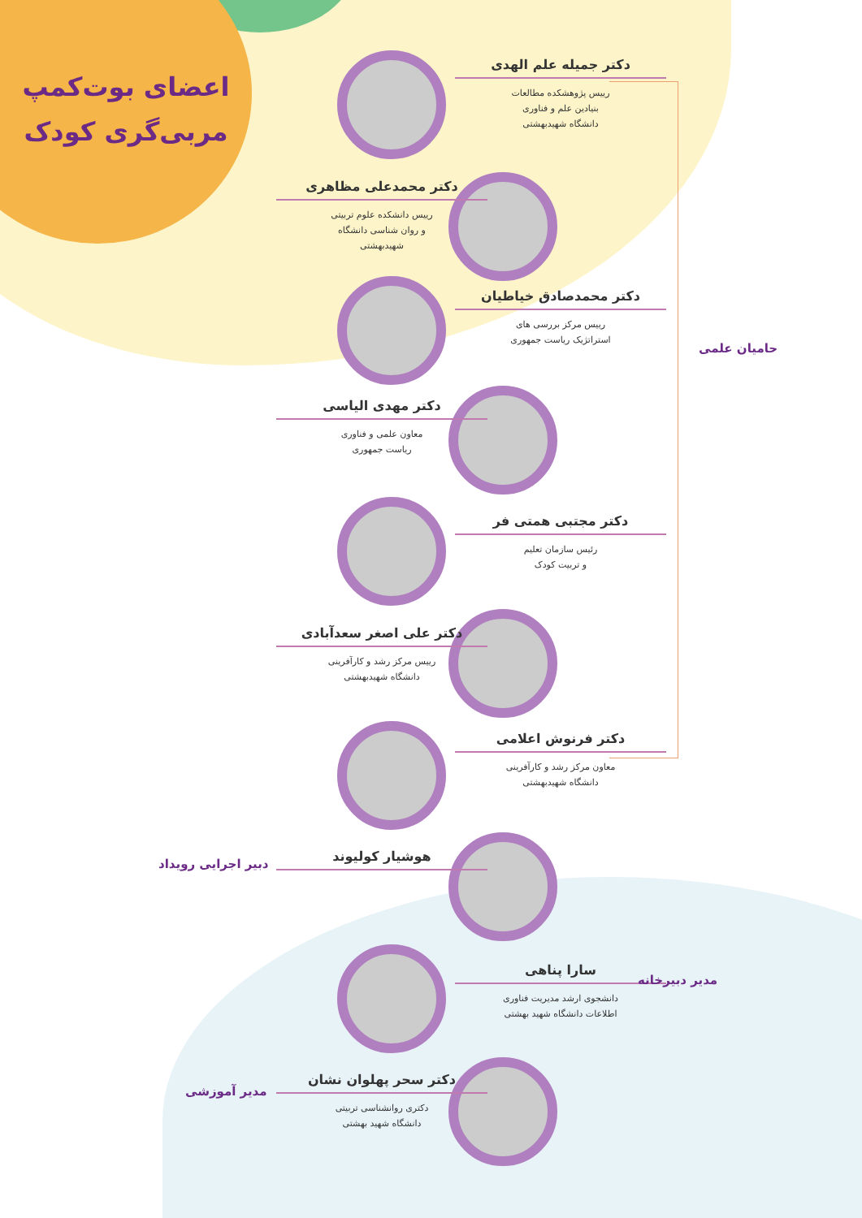اعضای بوت‌کمپ مربی‌گری کودک
دکتر جمیله علم الهدی
رییس پژوهشکده مطالعات
بنیادین علم و فناوری
دانشگاه شهیدبهشتی
دکتر محمدعلی مظاهری
رییس دانشکده علوم تربیتی
و روان شناسی دانشگاه
شهیدبهشتی
دکتر محمدصادق خیاطیان
رییس مرکز بررسی های
استراتژیک ریاست جمهوری
دکتر مهدی الیاسی
معاون علمی و فناوری
ریاست جمهوری
دکتر مجتبی همتی فر
رئیس سازمان تعلیم
و تربیت کودک
دکتر علی اصغر سعدآبادی
رییس مرکز رشد و کارآفرینی
دانشگاه شهیدبهشتی
دکتر فرنوش اعلامی
معاون مرکز رشد و کارآفرینی
دانشگاه شهیدبهشتی
هوشیار کولیوند
سارا پناهی
دانشجوی ارشد مدیریت فناوری
اطلاعات دانشگاه شهید بهشتی
دکتر سحر پهلوان نشان
دکتری روانشناسی تربیتی
دانشگاه شهید بهشتی
حامیان علمی
دبیر اجرایی رویداد
مدیر دبیرخانه
مدیر آموزشی